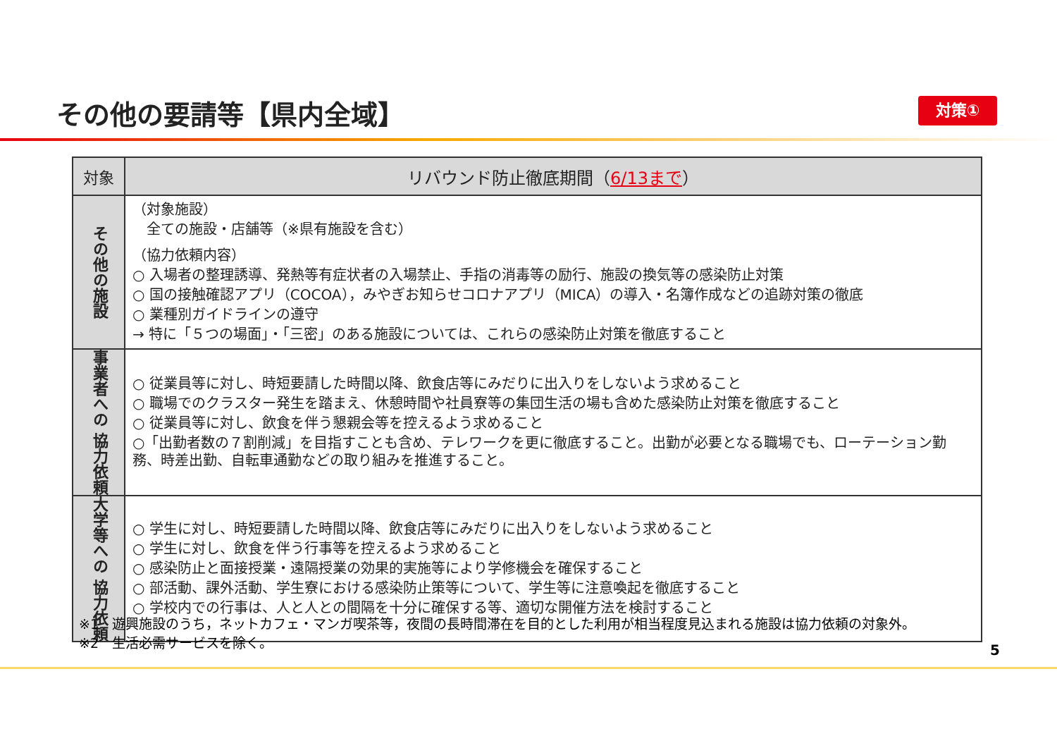その他の要請等【県内全域】 対策①
| 対象 | リバウンド防止徹底期間（ 6/13まで ） |
| --- | --- |
| その他の施設 | （対象施設） 全ての施設・店舗等（※県有施設を含む） （協力依頼内容） ○ 入場者の整理誘導、発熱等有症状者の入場禁止、手指の消毒等の励行、施設の換気等の感染防止対策 ○ 国の接触確認アプリ（COCOA），みやぎお知らせコロナアプリ（MICA）の導入・名簿作成などの追跡対策の徹底 ○ 業種別ガイドラインの遵守 → 特に「５つの場面」・「三密」のある施設については、これらの感染防止対策を徹底すること |
| 事業者への 協力依頼 | ○ 従業員等に対し、時短要請した時間以降、飲食店等にみだりに出入りをしないよう求めること ○ 職場でのクラスター発生を踏まえ、休憩時間や社員寮等の集団生活の場も含めた感染防止対策を徹底すること ○ 従業員等に対し、飲食を伴う懇親会等を控えるよう求めること ○「出勤者数の７割削減」を目指すことも含め、テレワークを更に徹底すること。出勤が必要となる職場でも、ローテーション勤務、時差出勤、自転車通勤などの取り組みを推進すること。 |
| 大学等への 協力依頼 | ○ 学生に対し、時短要請した時間以降、飲食店等にみだりに出入りをしないよう求めること ○ 学生に対し、飲食を伴う行事等を控えるよう求めること ○ 感染防止と面接授業・遠隔授業の効果的実施等により学修機会を確保すること ○ 部活動、課外活動、学生寮における感染防止策等について、学生等に注意喚起を徹底すること ○ 学校内での行事は、人と人との間隔を十分に確保する等、適切な開催方法を検討すること |
※1　遊興施設のうち，ネットカフェ・マンガ喫茶等，夜間の長時間滞在を目的とした利用が相当程度見込まれる施設は協力依頼の対象外。
※2　生活必需サービスを除く。
5